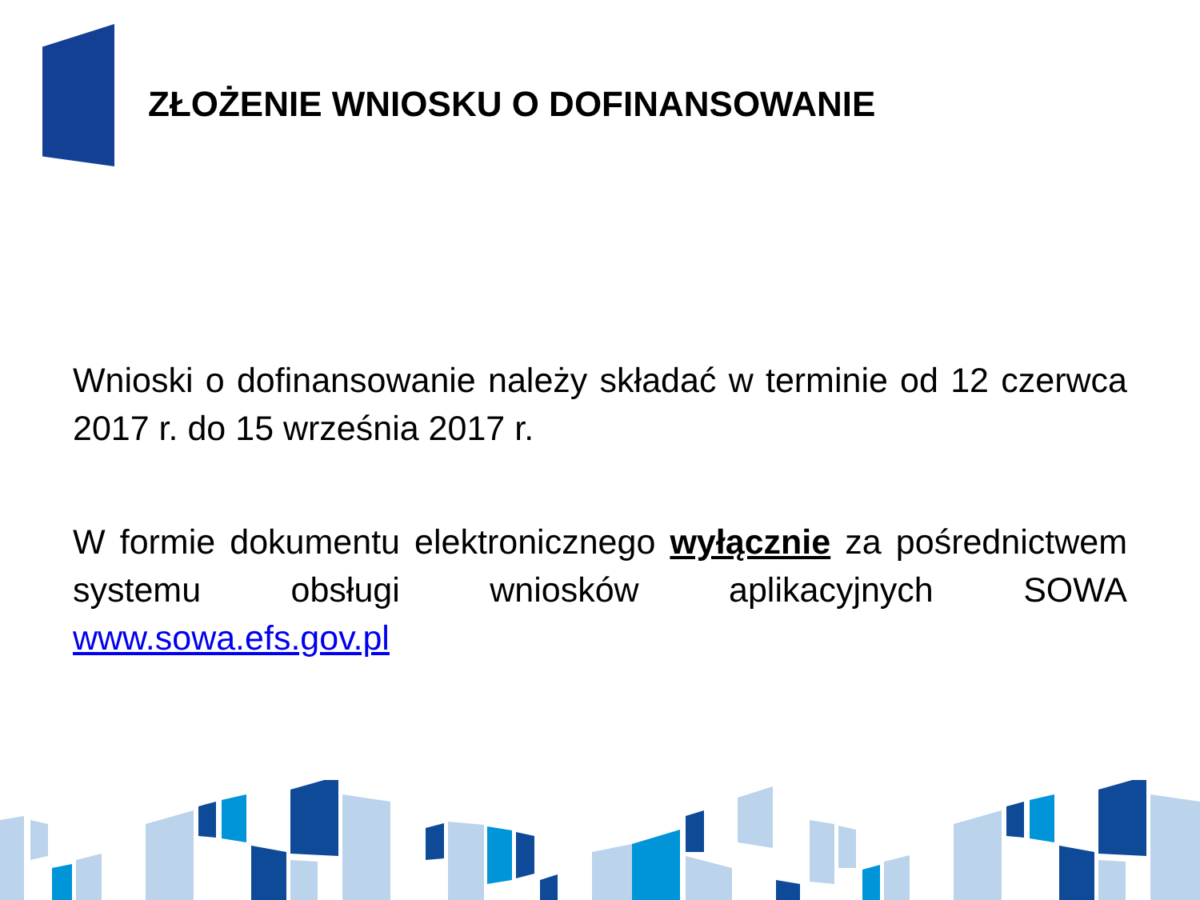ZŁOŻENIE WNIOSKU O DOFINANSOWANIE
Wnioski o dofinansowanie należy składać w terminie od 12 czerwca 2017 r. do 15 września 2017 r.
W formie dokumentu elektronicznego wyłącznie za pośrednictwem systemu obsługi wniosków aplikacyjnych SOWA www.sowa.efs.gov.pl